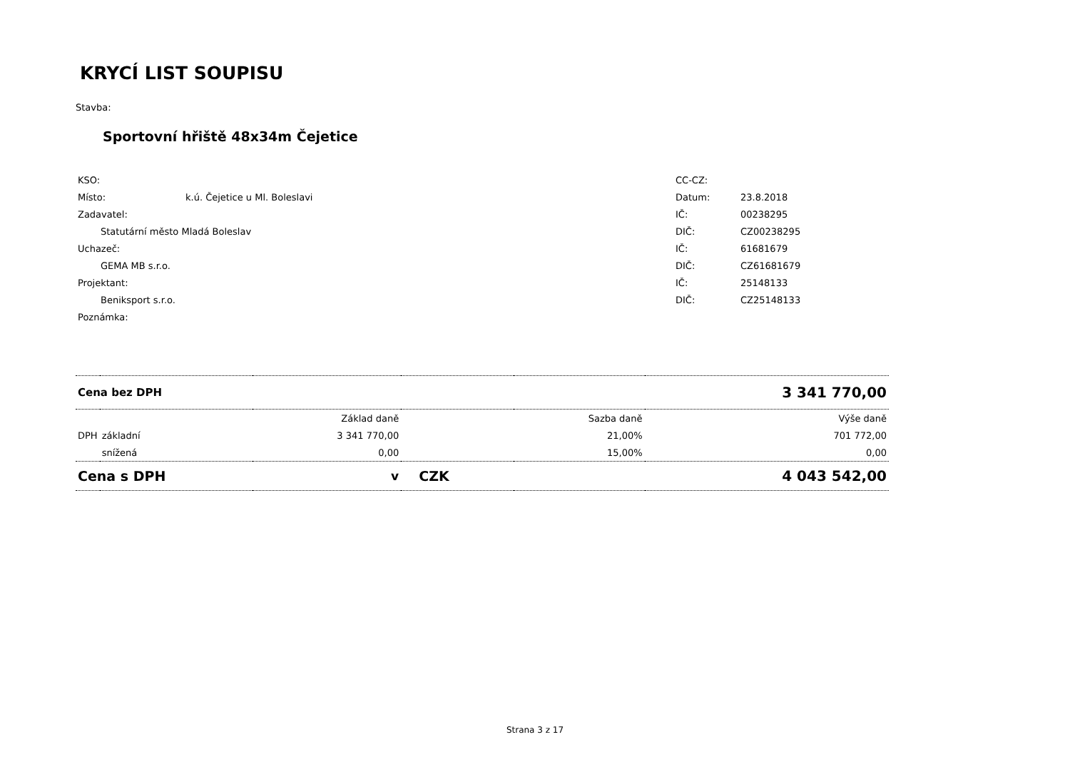KRYCÍ LIST SOUPISU
Stavba:
Sportovní hřiště 48x34m Čejetice
| KSO: | | CC-CZ: | |
| Místo: | k.ú. Čejetice u Ml. Boleslavi | Datum: | 23.8.2018 |
| Zadavatel: | | IČ: | 00238295 |
| Statutární město Mladá Boleslav | | DIČ: | CZ00238295 |
| Uchazeč: | | IČ: | 61681679 |
| GEMA MB s.r.o. | | DIČ: | CZ61681679 |
| Projektant: | | IČ: | 25148133 |
| Beniksport s.r.o. | | DIČ: | CZ25148133 |
| Poznámka: | | | |
| Cena bez DPH | | | | 3 341 770,00 | |
| | | Základ daně | | Sazba daně | Výše daně |
| DPH | základní | 3 341 770,00 | | 21,00% | 701 772,00 |
| | snížená | 0,00 | | 15,00% | 0,00 |
| Cena s DPH | | v | CZK | | 4 043 542,00 |
Strana 3 z 17